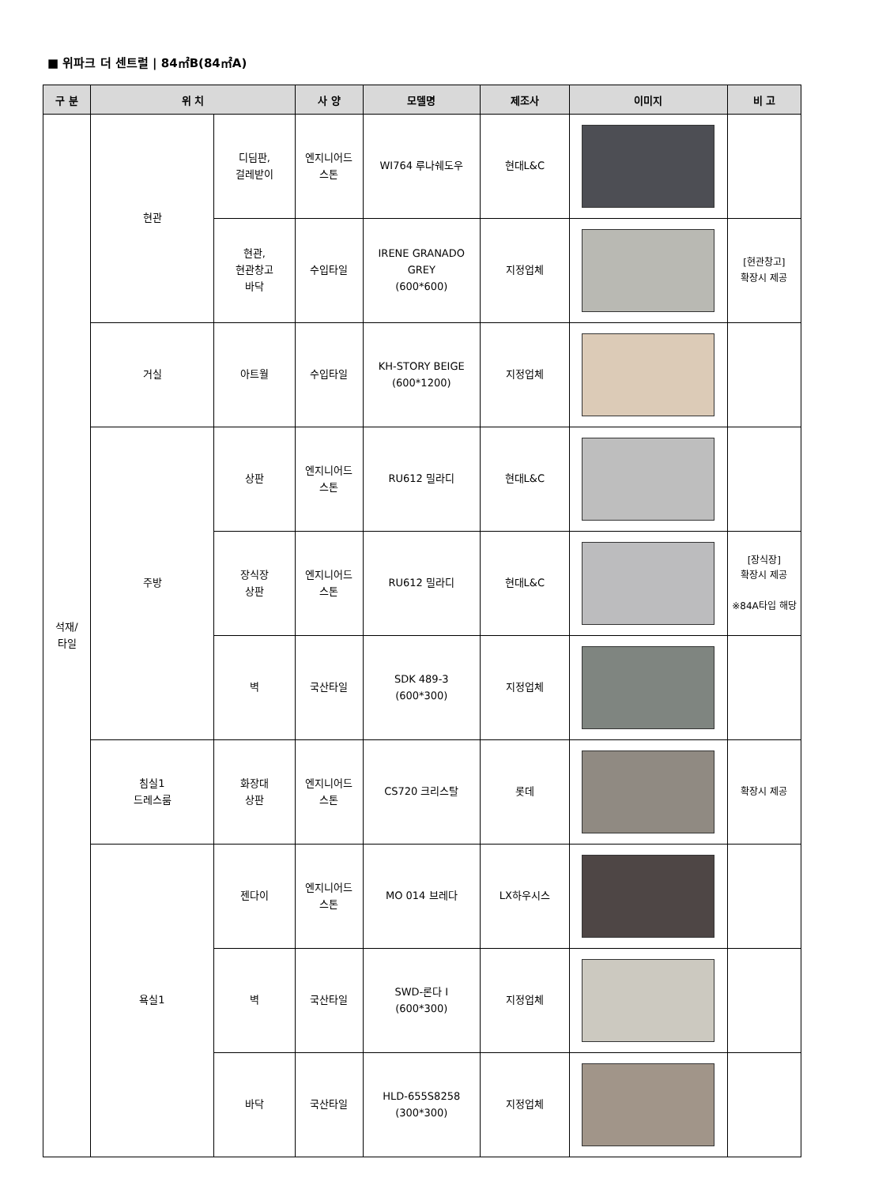■ 위파크 더 센트럴 | 84㎡B(84㎡A)
| 구 분 | 위 치 | | 사 양 | 모델명 | 제조사 | 이미지 | 비 고 |
| --- | --- | --- | --- | --- | --- | --- | --- |
| 석재/ 타일 | 현관 | 디딤판, 걸레받이 | 엔지니어드 스톤 | WI764 루나쉐도우 | 현대L&C | | |
| | | 현관, 현관창고 바닥 | 수입타일 | IRENE GRANADO GREY (600*600) | 지정업체 | | [현관창고] 확장시 제공 |
| | 거실 | 아트월 | 수입타일 | KH-STORY BEIGE (600*1200) | 지정업체 | | |
| | 주방 | 상판 | 엔지니어드 스톤 | RU612 밀라디 | 현대L&C | | |
| | | 장식장 상판 | 엔지니어드 스톤 | RU612 밀라디 | 현대L&C | | [장식장] 확장시 제공 ※84A타입 해당 |
| | | 벽 | 국산타일 | SDK 489-3 (600*300) | 지정업체 | | |
| | 침실1 드레스룸 | 화장대 상판 | 엔지니어드 스톤 | CS720 크리스탈 | 롯데 | | 확장시 제공 |
| | 욕실1 | 젠다이 | 엔지니어드 스톤 | MO 014 브레다 | LX하우시스 | | |
| | | 벽 | 국산타일 | SWD-론다 I (600*300) | 지정업체 | | |
| | | 바닥 | 국산타일 | HLD-655S8258 (300*300) | 지정업체 | | |